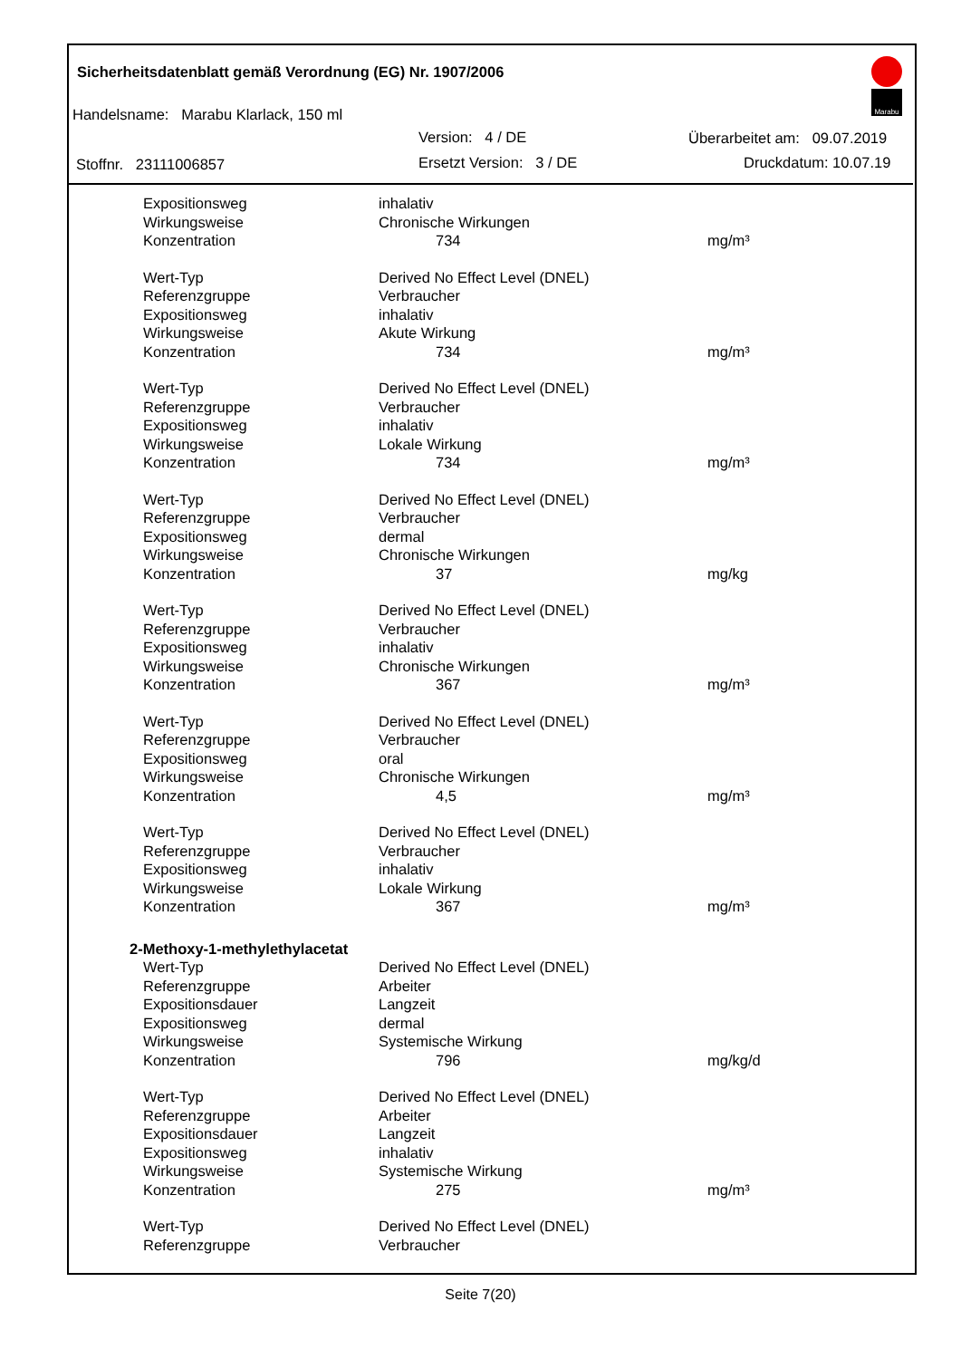Sicherheitsdatenblatt gemäß Verordnung (EG) Nr. 1907/2006
Handelsname: Marabu Klarlack, 150 ml
Version: 4 / DE Überarbeitet am: 09.07.2019
Stoffnr. 23111006857 Ersetzt Version: 3 / DE Druckdatum: 10.07.19
Marabu
| Expositionsweg | inhalativ | |
| Wirkungsweise | Chronische Wirkungen | |
| Konzentration | 734 | mg/m³ |
| Wert-Typ | Derived No Effect Level (DNEL) | |
| Referenzgruppe | Verbraucher | |
| Expositionsweg | inhalativ | |
| Wirkungsweise | Akute Wirkung | |
| Konzentration | 734 | mg/m³ |
| Wert-Typ | Derived No Effect Level (DNEL) | |
| Referenzgruppe | Verbraucher | |
| Expositionsweg | inhalativ | |
| Wirkungsweise | Lokale Wirkung | |
| Konzentration | 734 | mg/m³ |
| Wert-Typ | Derived No Effect Level (DNEL) | |
| Referenzgruppe | Verbraucher | |
| Expositionsweg | dermal | |
| Wirkungsweise | Chronische Wirkungen | |
| Konzentration | 37 | mg/kg |
| Wert-Typ | Derived No Effect Level (DNEL) | |
| Referenzgruppe | Verbraucher | |
| Expositionsweg | inhalativ | |
| Wirkungsweise | Chronische Wirkungen | |
| Konzentration | 367 | mg/m³ |
| Wert-Typ | Derived No Effect Level (DNEL) | |
| Referenzgruppe | Verbraucher | |
| Expositionsweg | oral | |
| Wirkungsweise | Chronische Wirkungen | |
| Konzentration | 4,5 | mg/m³ |
| Wert-Typ | Derived No Effect Level (DNEL) | |
| Referenzgruppe | Verbraucher | |
| Expositionsweg | inhalativ | |
| Wirkungsweise | Lokale Wirkung | |
| Konzentration | 367 | mg/m³ |
| 2-Methoxy-1-methylethylacetat | | |
| Wert-Typ | Derived No Effect Level (DNEL) | |
| Referenzgruppe | Arbeiter | |
| Expositionsdauer | Langzeit | |
| Expositionsweg | dermal | |
| Wirkungsweise | Systemische Wirkung | |
| Konzentration | 796 | mg/kg/d |
| Wert-Typ | Derived No Effect Level (DNEL) | |
| Referenzgruppe | Arbeiter | |
| Expositionsdauer | Langzeit | |
| Expositionsweg | inhalativ | |
| Wirkungsweise | Systemische Wirkung | |
| Konzentration | 275 | mg/m³ |
| Wert-Typ | Derived No Effect Level (DNEL) | |
| Referenzgruppe | Verbraucher | |
Seite 7(20)